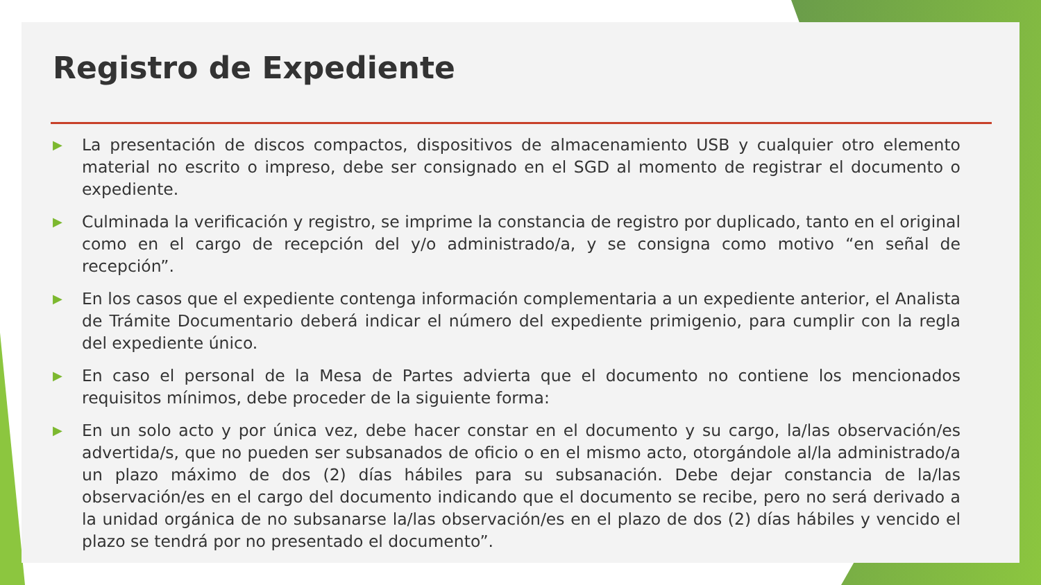Registro de Expediente
▶ La presentación de discos compactos, dispositivos de almacenamiento USB y cualquier otro elemento material no escrito o impreso, debe ser consignado en el SGD al momento de registrar el documento o expediente.
▶ Culminada la verificación y registro, se imprime la constancia de registro por duplicado, tanto en el original como en el cargo de recepción del y/o administrado/a, y se consigna como motivo “en señal de recepción”.
▶ En los casos que el expediente contenga información complementaria a un expediente anterior, el Analista de Trámite Documentario deberá indicar el número del expediente primigenio, para cumplir con la regla del expediente único.
▶ En caso el personal de la Mesa de Partes advierta que el documento no contiene los mencionados requisitos mínimos, debe proceder de la siguiente forma:
▶ En un solo acto y por única vez, debe hacer constar en el documento y su cargo, la/las observación/es advertida/s, que no pueden ser subsanados de oficio o en el mismo acto, otorgándole al/la administrado/a un plazo máximo de dos (2) días hábiles para su subsanación. Debe dejar constancia de la/las observación/es en el cargo del documento indicando que el documento se recibe, pero no será derivado a la unidad orgánica de no subsanarse la/las observación/es en el plazo de dos (2) días hábiles y vencido el plazo se tendrá por no presentado el documento”.